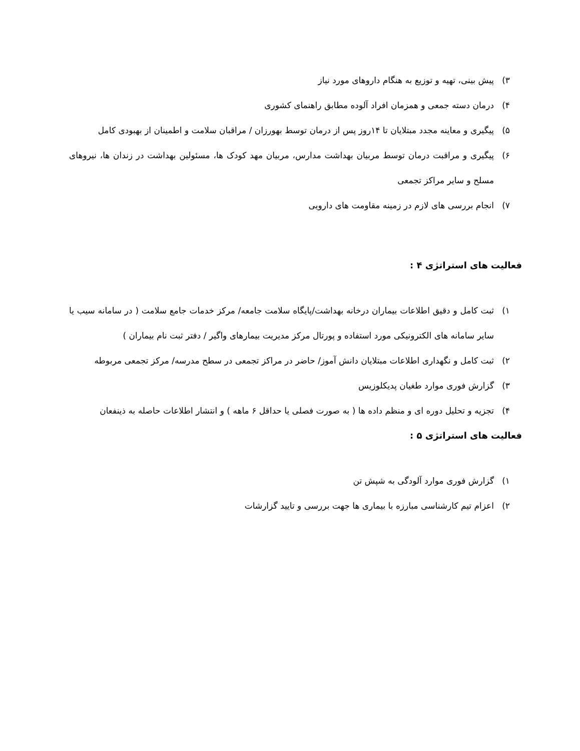۳) پیش بینی، تهیه و توزیع به هنگام داروهای مورد نیاز
۴) درمان دسته جمعی و همزمان افراد آلوده مطابق راهنمای کشوری
۵) پیگیری و معاینه مجدد مبتلایان تا ۱۴روز پس از درمان توسط بهورزان / مراقبان سلامت و اطمینان از بهبودی کامل
۶) پیگیری و مراقبت درمان توسط مربیان بهداشت مدارس، مربیان مهد کودک ها، مسئولین بهداشت در زندان ها، نیروهای مسلح و سایر مراکز تجمعی
۷) انجام بررسی های لازم در زمینه مقاومت های دارویی
فعالیت های استراتژی ۴ :
۱) ثبت کامل و دقیق اطلاعات بیماران درخانه بهداشت/پایگاه سلامت جامعه/ مرکز خدمات جامع سلامت ( در سامانه سیب یا سایر سامانه های الکترونیکی مورد استفاده و پورتال مرکز مدیریت بیمارهای واگیر / دفتر ثبت نام بیماران )
۲) ثبت کامل و نگهداری اطلاعات مبتلایان دانش آموز/ حاضر در مراکز تجمعی در سطح مدرسه/ مرکز تجمعی مربوطه
۳) گزارش فوری موارد طغیان پدیکلوزیس
۴) تجزیه و تحلیل دوره ای و منظم داده ها ( به صورت فصلی یا حداقل ۶ ماهه ) و انتشار اطلاعات حاصله به ذینفعان
فعالیت های استراتژی ۵ :
۱) گزارش فوری موارد آلودگی به شپش تن
۲) اعزام تیم کارشناسی مبارزه با بیماری ها جهت بررسی و تایید گزارشات